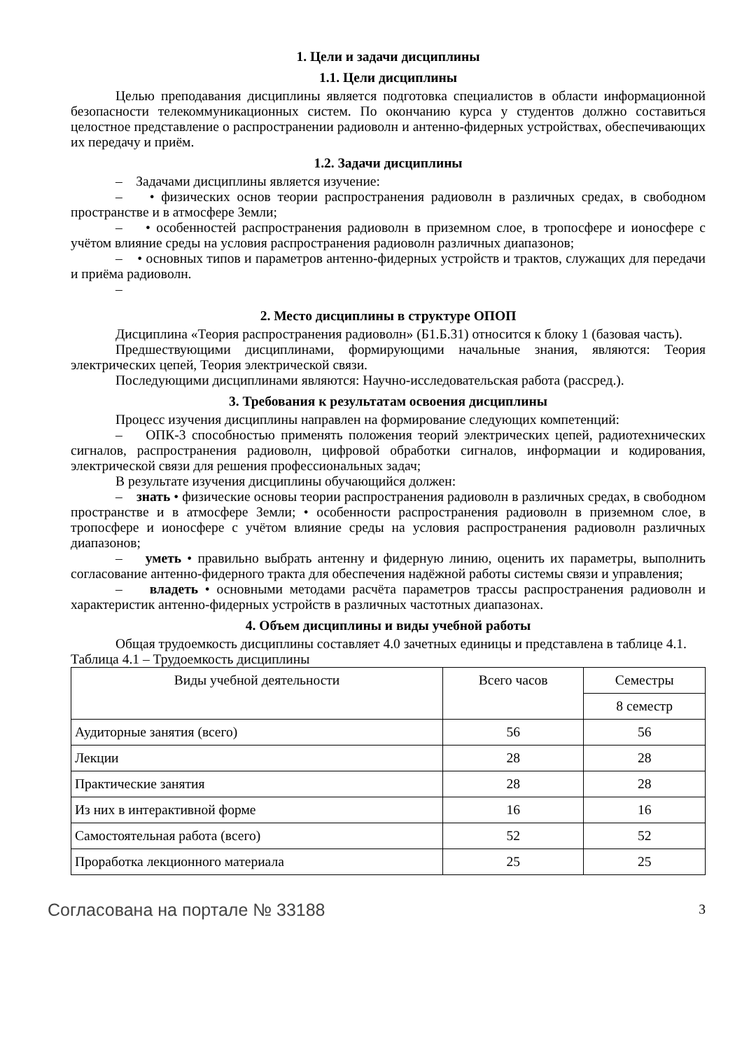1. Цели и задачи дисциплины
1.1. Цели дисциплины
Целью преподавания дисциплины является подготовка специалистов в области информационной безопасности телекоммуникационных систем. По окончанию курса у студентов должно составиться целостное представление о распространении радиоволн и антенно-фидерных устройствах, обеспечивающих их передачу и приём.
1.2. Задачи дисциплины
– Задачами дисциплины является изучение:
– • физических основ теории распространения радиоволн в различных средах, в свободном пространстве и в атмосфере Земли;
– • особенностей распространения радиоволн в приземном слое, в тропосфере и ионосфере с учётом влияние среды на условия распространения радиоволн различных диапазонов;
– • основных типов и параметров антенно-фидерных устройств и трактов, служащих для передачи и приёма радиоволн.
–
2. Место дисциплины в структуре ОПОП
Дисциплина «Теория распространения радиоволн» (Б1.Б.31) относится к блоку 1 (базовая часть).
Предшествующими дисциплинами, формирующими начальные знания, являются: Теория электрических цепей, Теория электрической связи.
Последующими дисциплинами являются: Научно-исследовательская работа (рассред.).
3. Требования к результатам освоения дисциплины
Процесс изучения дисциплины направлен на формирование следующих компетенций:
– ОПК-3 способностью применять положения теорий электрических цепей, радиотехнических сигналов, распространения радиоволн, цифровой обработки сигналов, информации и кодирования, электрической связи для решения профессиональных задач;
В результате изучения дисциплины обучающийся должен:
– знать • физические основы теории распространения радиоволн в различных средах, в свободном пространстве и в атмосфере Земли; • особенности распространения радиоволн в приземном слое, в тропосфере и ионосфере с учётом влияние среды на условия распространения радиоволн различных диапазонов;
– уметь • правильно выбрать антенну и фидерную линию, оценить их параметры, выполнить согласование антенно-фидерного тракта для обеспечения надёжной работы системы связи и управления;
– владеть • основными методами расчёта параметров трассы распространения радиоволн и характеристик антенно-фидерных устройств в различных частотных диапазонах.
4. Объем дисциплины и виды учебной работы
Общая трудоемкость дисциплины составляет 4.0 зачетных единицы и представлена в таблице 4.1.
Таблица 4.1 – Трудоемкость дисциплины
| Виды учебной деятельности | Всего часов | Семестры |
| --- | --- | --- |
| | | 8 семестр |
| Аудиторные занятия (всего) | 56 | 56 |
| Лекции | 28 | 28 |
| Практические занятия | 28 | 28 |
| Из них в интерактивной форме | 16 | 16 |
| Самостоятельная работа (всего) | 52 | 52 |
| Проработка лекционного материала | 25 | 25 |
Согласована на портале № 33188 3